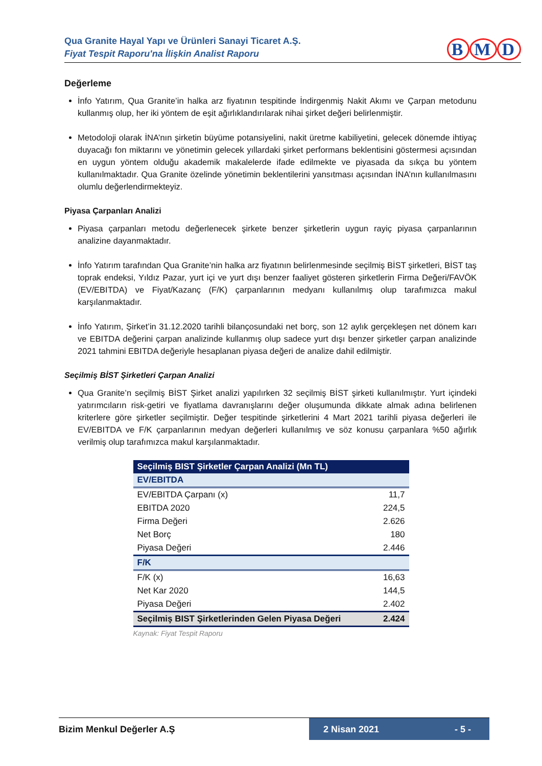Qua Granite Hayal Yapı ve Ürünleri Sanayi Ticaret A.Ş.
Fiyat Tespit Raporu'na İlişkin Analist Raporu
B M D
Değerleme
İnfo Yatırım, Qua Granite’in halka arz fiyatının tespitinde İndirgenmiş Nakit Akımı ve Çarpan metodunu kullanmış olup, her iki yöntem de eşit ağırlıklandırılarak nihai şirket değeri belirlenmiştir.
Metodoloji olarak İNA’nın şirketin büyüme potansiyelini, nakit üretme kabiliyetini, gelecek dönemde ihtiyaç duyacağı fon miktarını ve yönetimin gelecek yıllardaki şirket performans beklentisini göstermesi açısından en uygun yöntem olduğu akademik makalelerde ifade edilmekte ve piyasada da sıkça bu yöntem kullanılmaktadır. Qua Granite özelinde yönetimin beklentilerini yansıtması açısından İNA’nın kullanılmasını olumlu değerlendirmekteyiz.
Piyasa Çarpanları Analizi
Piyasa çarpanları metodu değerlenecek şirkete benzer şirketlerin uygun rayiç piyasa çarpanlarının analizine dayanmaktadır.
İnfo Yatırım tarafından Qua Granite’nin halka arz fiyatının belirlenmesinde seçilmiş BİST şirketleri, BİST taş toprak endeksi, Yıldız Pazar, yurt içi ve yurt dışı benzer faaliyet gösteren şirketlerin Firma Değeri/FAVÖK (EV/EBITDA) ve Fiyat/Kazanç (F/K) çarpanlarının medyanı kullanılmış olup tarafımızca makul karşılanmaktadır.
İnfo Yatırım, Şirket’in 31.12.2020 tarihli bilançosundaki net borç, son 12 aylık gerçekleşen net dönem karı ve EBITDA değerini çarpan analizinde kullanmış olup sadece yurt dışı benzer şirketler çarpan analizinde 2021 tahmini EBITDA değeriyle hesaplanan piyasa değeri de analize dahil edilmiştir.
Seçilmiş BİST Şirketleri Çarpan Analizi
Qua Granite’n seçilmiş BİST Şirket analizi yapılırken 32 seçilmiş BİST şirketi kullanılmıştır. Yurt içindeki yatırımcıların risk-getiri ve fiyatlama davranışlarını değer oluşumunda dikkate almak adına belirlenen kriterlere göre şirketler seçilmiştir. Değer tespitinde şirketlerini 4 Mart 2021 tarihli piyasa değerleri ile EV/EBITDA ve F/K çarpanlarının medyan değerleri kullanılmış ve söz konusu çarpanlara %50 ağırlık verilmiş olup tarafımızca makul karşılanmaktadır.
| Seçilmiş BIST Şirketler Çarpan Analizi (Mn TL) | |
| EV/EBITDA | |
| EV/EBITDA Çarpanı (x) | 11,7 |
| EBITDA 2020 | 224,5 |
| Firma Değeri | 2.626 |
| Net Borç | 180 |
| Piyasa Değeri | 2.446 |
| F/K | |
| F/K (x) | 16,63 |
| Net Kar 2020 | 144,5 |
| Piyasa Değeri | 2.402 |
| Seçilmiş BIST Şirketlerinden Gelen Piyasa Değeri | 2.424 |
Kaynak: Fiyat Tespit Raporu
Bizim Menkul Değerler A.Ş 2 Nisan 2021 - 5 -